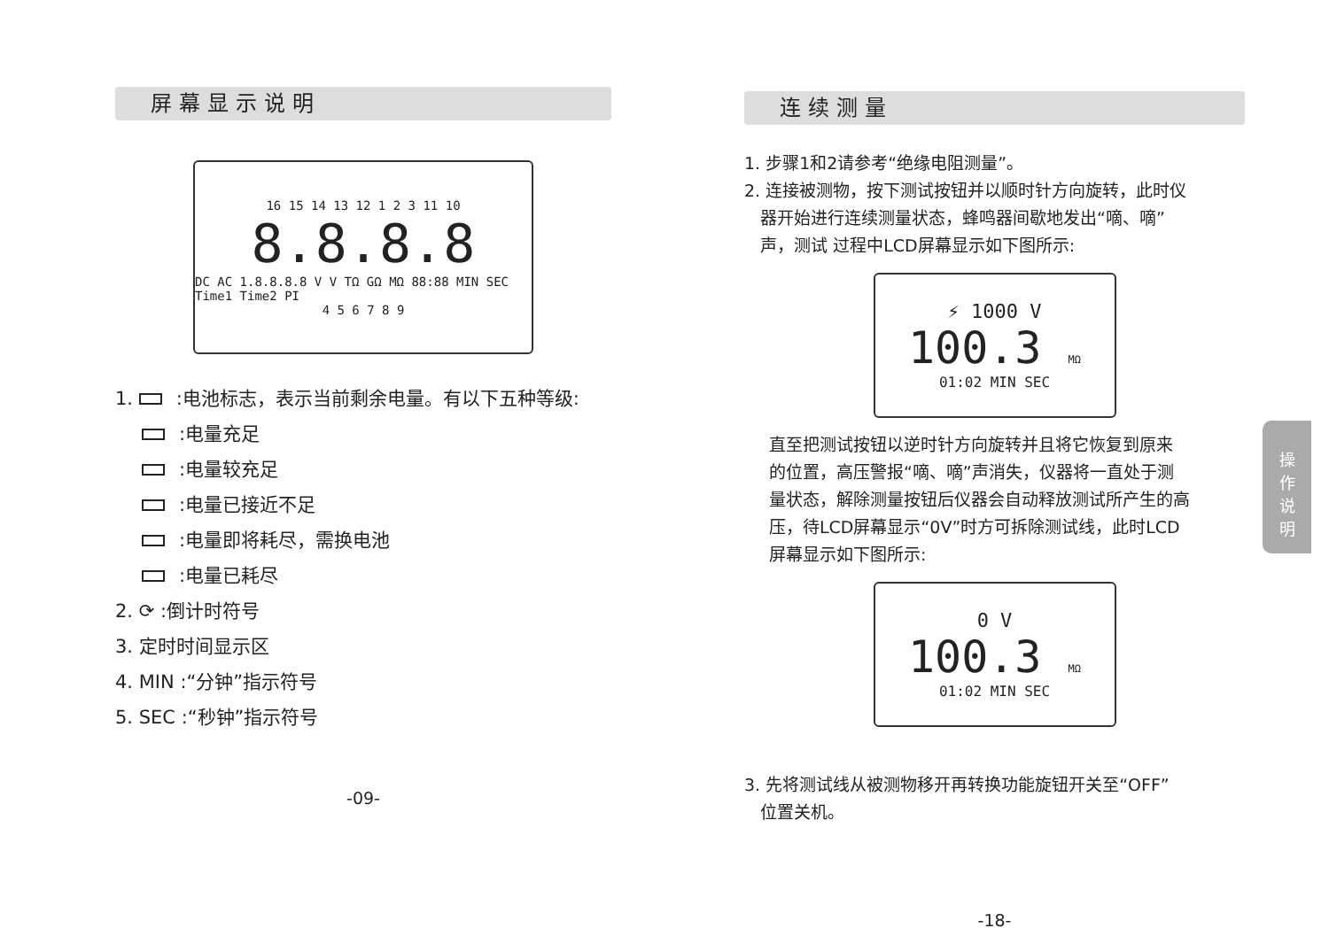屏幕显示说明
16 15 14 13 12 1 2 3 11 10
8.8.8.8
DC AC 1.8.8.8.8 V V TΩ GΩ MΩ 88:88 MIN SEC Time1 Time2 PI
4 5 6 7 8 9
1. :电池标志，表示当前剩余电量。有以下五种等级:
:电量充足
:电量较充足
:电量已接近不足
:电量即将耗尽，需换电池
:电量已耗尽
2. ⟳ :倒计时符号
3. 定时时间显示区
4. MIN :“分钟”指示符号
5. SEC :“秒钟”指示符号
-09-
连续测量
1. 步骤1和2请参考“绝缘电阻测量”。
2. 连接被测物，按下测试按钮并以顺时针方向旋转，此时仪
器开始进行连续测量状态，蜂鸣器间歇地发出“嘀、嘀”
声，测试 过程中LCD屏幕显示如下图所示:
⚡ 1000 V
100.3 MΩ
01:02 MIN SEC
直至把测试按钮以逆时针方向旋转并且将它恢复到原来
的位置，高压警报“嘀、嘀”声消失，仪器将一直处于测
量状态，解除测量按钮后仪器会自动释放测试所产生的高
压，待LCD屏幕显示“0V”时方可拆除测试线，此时LCD
屏幕显示如下图所示:
0 V
100.3 MΩ
01:02 MIN SEC
3. 先将测试线从被测物移开再转换功能旋钮开关至“OFF”
位置关机。
-18-
操
作
说
明